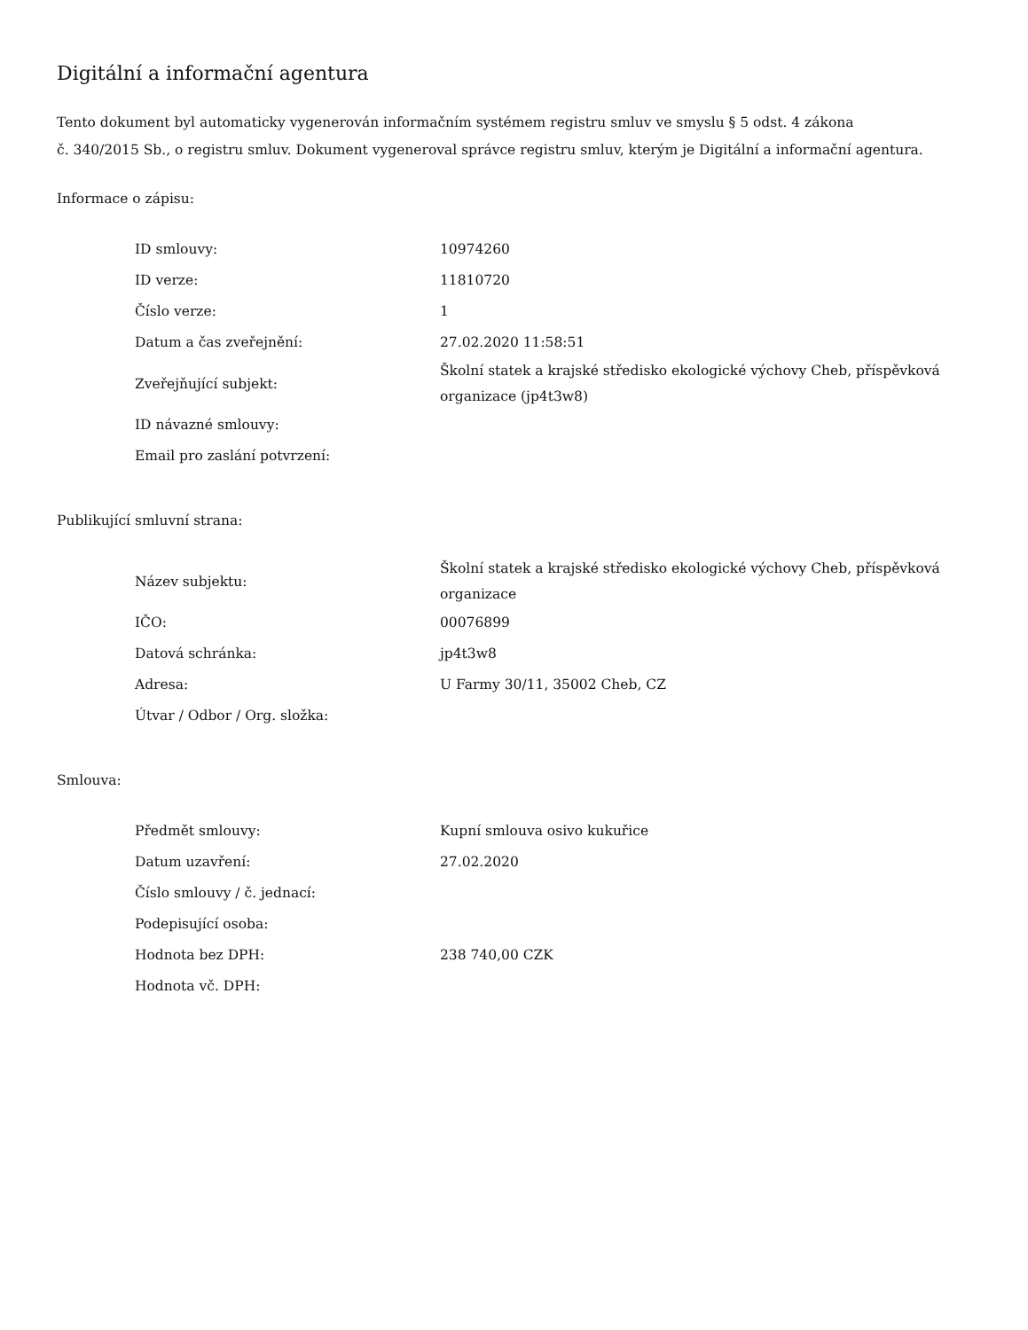Digitální a informační agentura
Tento dokument byl automaticky vygenerován informačním systémem registru smluv ve smyslu § 5 odst. 4 zákona
č. 340/2015 Sb., o registru smluv. Dokument vygeneroval správce registru smluv, kterým je Digitální a informační agentura.
Informace o zápisu:
| ID smlouvy: | 10974260 |
| ID verze: | 11810720 |
| Číslo verze: | 1 |
| Datum a čas zveřejnění: | 27.02.2020 11:58:51 |
| Zveřejňující subjekt: | Školní statek a krajské středisko ekologické výchovy Cheb, příspěvková organizace (jp4t3w8) |
| ID návazné smlouvy: | |
| Email pro zaslání potvrzení: | |
Publikující smluvní strana:
| Název subjektu: | Školní statek a krajské středisko ekologické výchovy Cheb, příspěvková organizace |
| IČO: | 00076899 |
| Datová schránka: | jp4t3w8 |
| Adresa: | U Farmy 30/11, 35002 Cheb, CZ |
| Útvar / Odbor / Org. složka: | |
Smlouva:
| Předmět smlouvy: | Kupní smlouva osivo kukuřice |
| Datum uzavření: | 27.02.2020 |
| Číslo smlouvy / č. jednací: | |
| Podepisující osoba: | |
| Hodnota bez DPH: | 238 740,00 CZK |
| Hodnota vč. DPH: | |